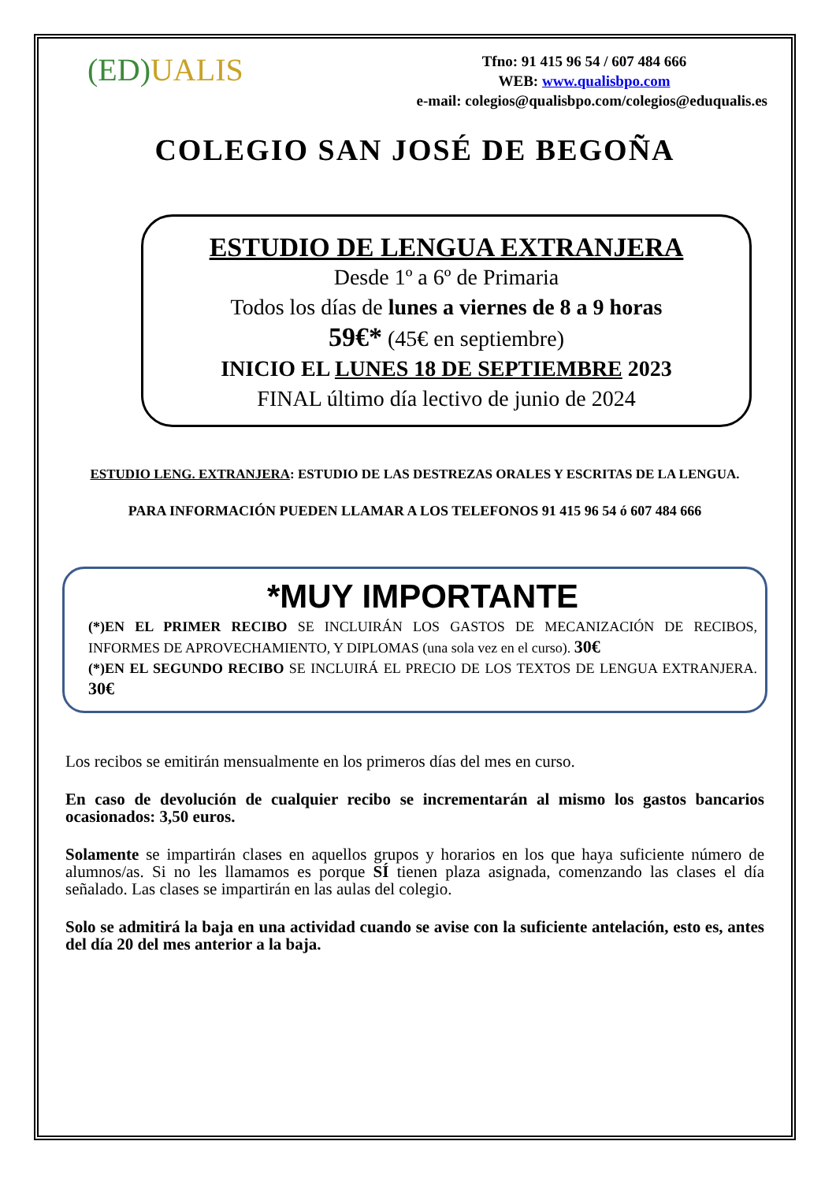(ED)UALIS
Tfno: 91 415 96 54 / 607 484 666
WEB: www.qualisbpo.com
e-mail: colegios@qualisbpo.com/colegios@eduqualis.es
COLEGIO SAN JOSÉ DE BEGOÑA
ESTUDIO DE LENGUA EXTRANJERA
Desde 1º a 6º de Primaria
Todos los días de lunes a viernes de 8 a 9 horas
59€* (45€ en septiembre)
INICIO EL LUNES 18 DE SEPTIEMBRE 2023
FINAL último día lectivo de junio de 2024
ESTUDIO LENG. EXTRANJERA: ESTUDIO DE LAS DESTREZAS ORALES Y ESCRITAS DE LA LENGUA.
PARA INFORMACIÓN PUEDEN LLAMAR A LOS TELEFONOS 91 415 96 54 ó 607 484 666
*MUY IMPORTANTE
(*)EN EL PRIMER RECIBO SE INCLUIRÁN LOS GASTOS DE MECANIZACIÓN DE RECIBOS, INFORMES DE APROVECHAMIENTO, Y DIPLOMAS (una sola vez en el curso). 30€
(*)EN EL SEGUNDO RECIBO SE INCLUIRÁ EL PRECIO DE LOS TEXTOS DE LENGUA EXTRANJERA. 30€
Los recibos se emitirán mensualmente en los primeros días del mes en curso.
En caso de devolución de cualquier recibo se incrementarán al mismo los gastos bancarios ocasionados: 3,50 euros.
Solamente se impartirán clases en aquellos grupos y horarios en los que haya suficiente número de alumnos/as. Si no les llamamos es porque SÍ tienen plaza asignada, comenzando las clases el día señalado. Las clases se impartirán en las aulas del colegio.
Solo se admitirá la baja en una actividad cuando se avise con la suficiente antelación, esto es, antes del día 20 del mes anterior a la baja.